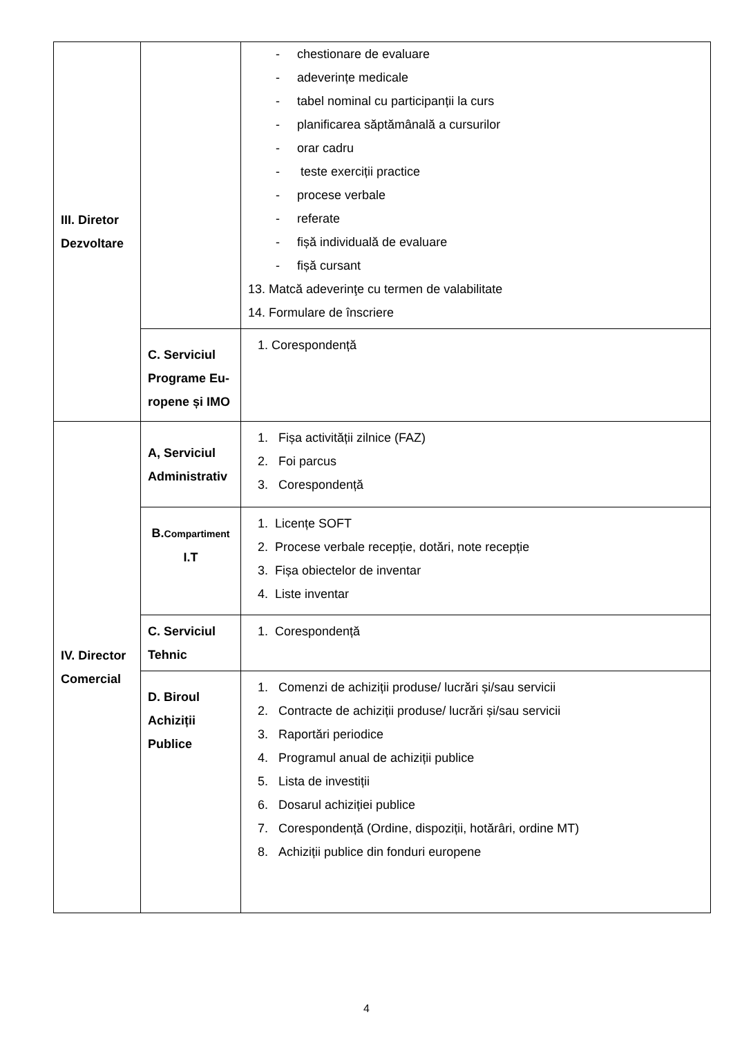| III. Diretor Dezvoltare | | - chestionare de evaluare - adeverințe medicale - tabel nominal cu participanții la curs - planificarea săptămânală a cursurilor - orar cadru - teste exerciții practice - procese verbale - referate - fișă individuală de evaluare - fișă cursant 13. Matcă adeverinţe cu termen de valabilitate 14. Formulare de înscriere |
| | C. Serviciul Programe Eu-ropene și IMO | 1. Corespondență |
| IV. Director Comercial | A, Serviciul Administrativ | 1. Fișa activității zilnice (FAZ) 2. Foi parcus 3. Corespondență |
| | B. Compartiment I.T | 1. Licențe SOFT 2. Procese verbale recepție, dotări, note recepție 3. Fișa obiectelor de inventar 4. Liste inventar |
| | C. Serviciul Tehnic | 1. Corespondență |
| | D. Biroul Achiziții Publice | 1. Comenzi de achiziții produse/ lucrări și/sau servicii 2. Contracte de achiziții produse/ lucrări și/sau servicii 3. Raportări periodice 4. Programul anual de achiziții publice 5. Lista de investiții 6. Dosarul achiziției publice 7. Corespondență (Ordine, dispoziții, hotărâri, ordine MT) 8. Achiziții publice din fonduri europene |
4